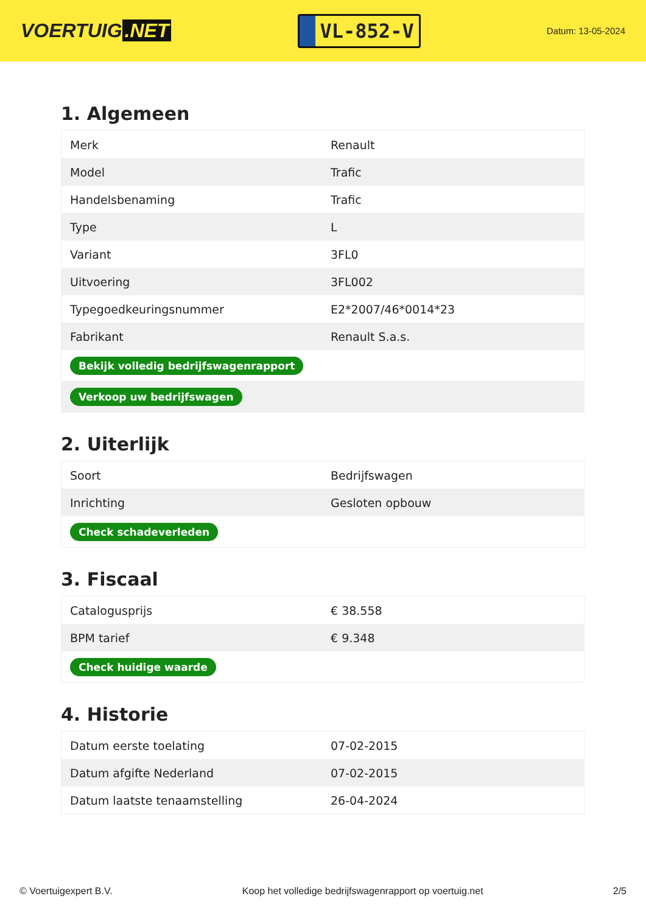VOERTUIG.NET
VL-852-V
Datum: 13-05-2024
1. Algemeen
| Merk | Renault |
| Model | Trafic |
| Handelsbenaming | Trafic |
| Type | L |
| Variant | 3FL0 |
| Uitvoering | 3FL002 |
| Typegoedkeuringsnummer | E2*2007/46*0014*23 |
| Fabrikant | Renault S.a.s. |
| Bekijk volledig bedrijfswagenrapport | |
| Verkoop uw bedrijfswagen | |
2. Uiterlijk
| Soort | Bedrijfswagen |
| Inrichting | Gesloten opbouw |
| Check schadeverleden | |
3. Fiscaal
| Catalogusprijs | € 38.558 |
| BPM tarief | € 9.348 |
| Check huidige waarde | |
4. Historie
| Datum eerste toelating | 07-02-2015 |
| Datum afgifte Nederland | 07-02-2015 |
| Datum laatste tenaamstelling | 26-04-2024 |
© Voertuigexpert B.V. Koop het volledige bedrijfswagenrapport op voertuig.net 2/5